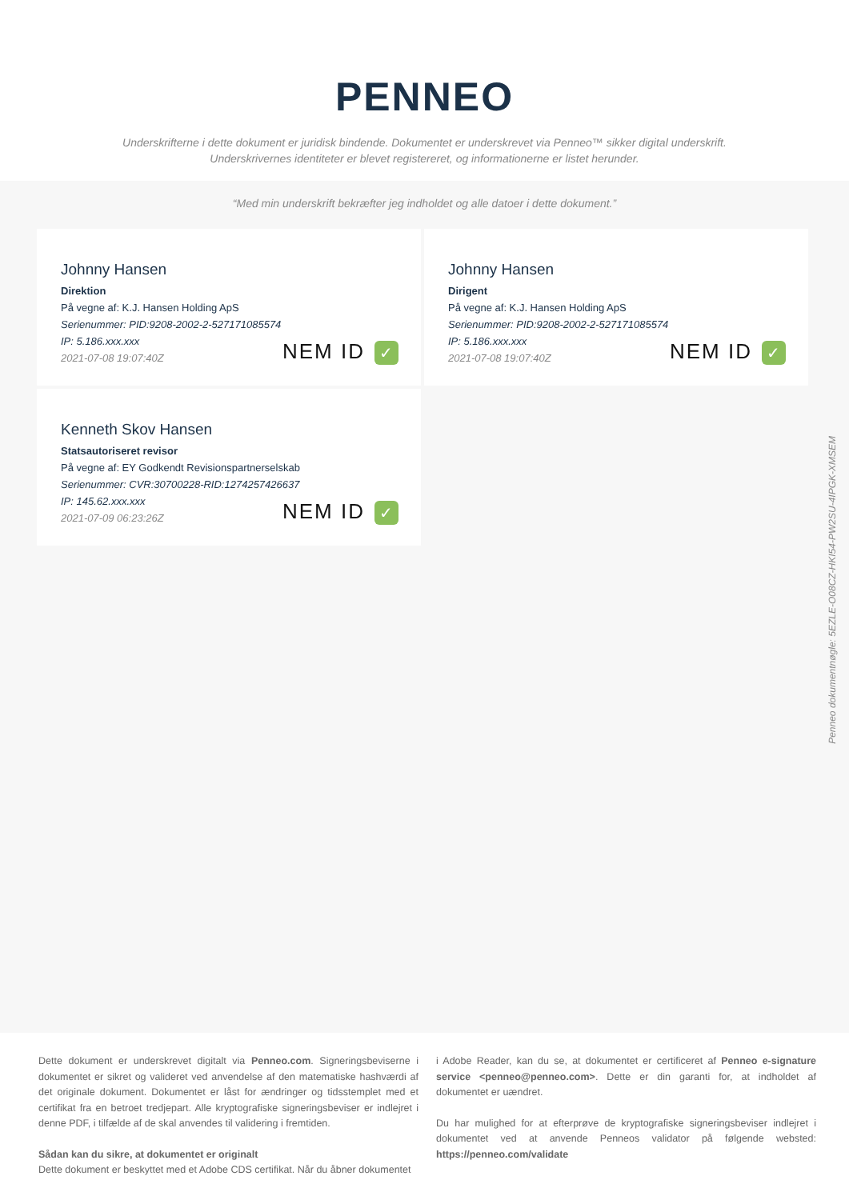PENNEO
Underskrifterne i dette dokument er juridisk bindende. Dokumentet er underskrevet via Penneo™ sikker digital underskrift.
Underskrivernes identiteter er blevet registereret, og informationerne er listet herunder.
“Med min underskrift bekræfter jeg indholdet og alle datoer i dette dokument.”
Johnny Hansen
Direktion
På vegne af: K.J. Hansen Holding ApS
Serienummer: PID:9208-2002-2-527171085574
IP: 5.186.xxx.xxx
2021-07-08 19:07:40Z
NEM ID ✓
Johnny Hansen
Dirigent
På vegne af: K.J. Hansen Holding ApS
Serienummer: PID:9208-2002-2-527171085574
IP: 5.186.xxx.xxx
2021-07-08 19:07:40Z
NEM ID ✓
Kenneth Skov Hansen
Statsautoriseret revisor
På vegne af: EY Godkendt Revisionspartnerselskab
Serienummer: CVR:30700228-RID:1274257426637
IP: 145.62.xxx.xxx
2021-07-09 06:23:26Z
NEM ID ✓
Penneo dokumentnøgle: 5EZLE-O08CZ-HKI54-PW2SU-4IPGK-XMSEM
Dette dokument er underskrevet digitalt via Penneo.com. Signeringsbeviserne i dokumentet er sikret og valideret ved anvendelse af den matematiske hashværdi af det originale dokument. Dokumentet er låst for ændringer og tidsstemplet med et certifikat fra en betroet tredjepart. Alle kryptografiske signeringsbeviser er indlejret i denne PDF, i tilfælde af de skal anvendes til validering i fremtiden.
Sådan kan du sikre, at dokumentet er originalt
Dette dokument er beskyttet med et Adobe CDS certifikat. Når du åbner dokumentet
i Adobe Reader, kan du se, at dokumentet er certificeret af Penneo e-signature service <penneo@penneo.com>. Dette er din garanti for, at indholdet af dokumentet er uændret.
Du har mulighed for at efterprøve de kryptografiske signeringsbeviser indlejret i dokumentet ved at anvende Penneos validator på følgende websted: https://penneo.com/validate